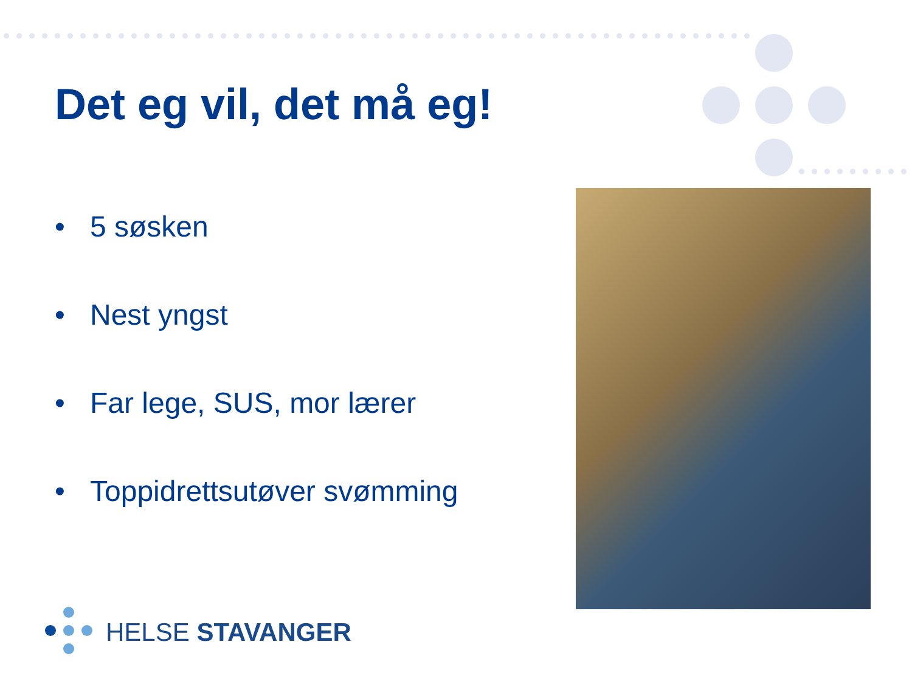Det eg vil, det må eg!
• 5 søsken
• Nest yngst
• Far lege, SUS, mor lærer
• Toppidrettsutøver svømming
HELSE STAVANGER